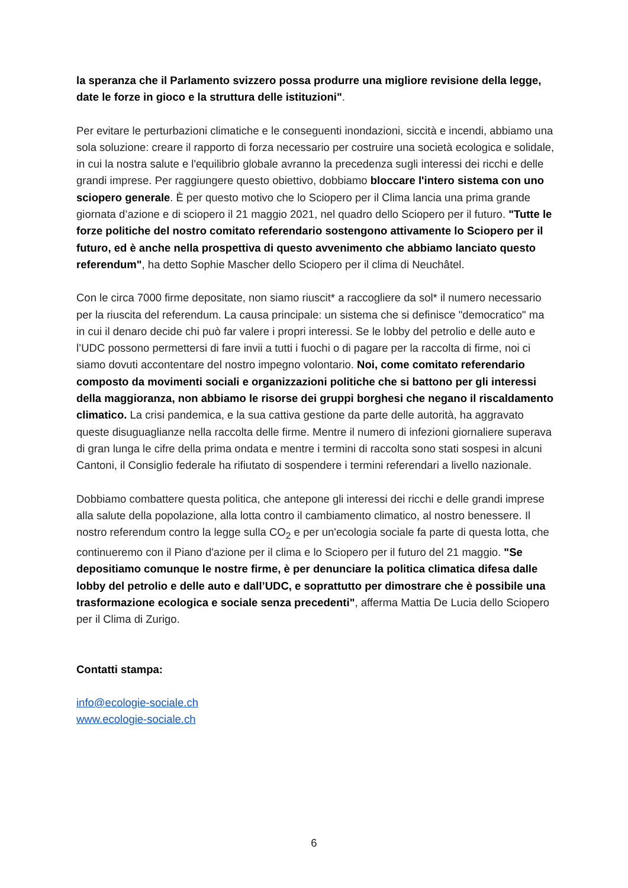la speranza che il Parlamento svizzero possa produrre una migliore revisione della legge, date le forze in gioco e la struttura delle istituzioni".
Per evitare le perturbazioni climatiche e le conseguenti inondazioni, siccità e incendi, abbiamo una sola soluzione: creare il rapporto di forza necessario per costruire una società ecologica e solidale, in cui la nostra salute e l'equilibrio globale avranno la precedenza sugli interessi dei ricchi e delle grandi imprese. Per raggiungere questo obiettivo, dobbiamo bloccare l'intero sistema con uno sciopero generale. È per questo motivo che lo Sciopero per il Clima lancia una prima grande giornata d’azione e di sciopero il 21 maggio 2021, nel quadro dello Sciopero per il futuro. "Tutte le forze politiche del nostro comitato referendario sostengono attivamente lo Sciopero per il futuro, ed è anche nella prospettiva di questo avvenimento che abbiamo lanciato questo referendum", ha detto Sophie Mascher dello Sciopero per il clima di Neuchâtel.
Con le circa 7000 firme depositate, non siamo riuscit* a raccogliere da sol* il numero necessario per la riuscita del referendum. La causa principale: un sistema che si definisce "democratico" ma in cui il denaro decide chi può far valere i propri interessi. Se le lobby del petrolio e delle auto e l’UDC possono permettersi di fare invii a tutti i fuochi o di pagare per la raccolta di firme, noi ci siamo dovuti accontentare del nostro impegno volontario. Noi, come comitato referendario composto da movimenti sociali e organizzazioni politiche che si battono per gli interessi della maggioranza, non abbiamo le risorse dei gruppi borghesi che negano il riscaldamento climatico. La crisi pandemica, e la sua cattiva gestione da parte delle autorità, ha aggravato queste disuguaglianze nella raccolta delle firme. Mentre il numero di infezioni giornaliere superava di gran lunga le cifre della prima ondata e mentre i termini di raccolta sono stati sospesi in alcuni Cantoni, il Consiglio federale ha rifiutato di sospendere i termini referendari a livello nazionale.
Dobbiamo combattere questa politica, che antepone gli interessi dei ricchi e delle grandi imprese alla salute della popolazione, alla lotta contro il cambiamento climatico, al nostro benessere. Il nostro referendum contro la legge sulla CO<sub>2</sub> e per un'ecologia sociale fa parte di questa lotta, che continueremo con il Piano d'azione per il clima e lo Sciopero per il futuro del 21 maggio. "Se depositiamo comunque le nostre firme, è per denunciare la politica climatica difesa dalle lobby del petrolio e delle auto e dall’UDC, e soprattutto per dimostrare che è possibile una trasformazione ecologica e sociale senza precedenti", afferma Mattia De Lucia dello Sciopero per il Clima di Zurigo.
Contatti stampa:
info@ecologie-sociale.ch
www.ecologie-sociale.ch
6